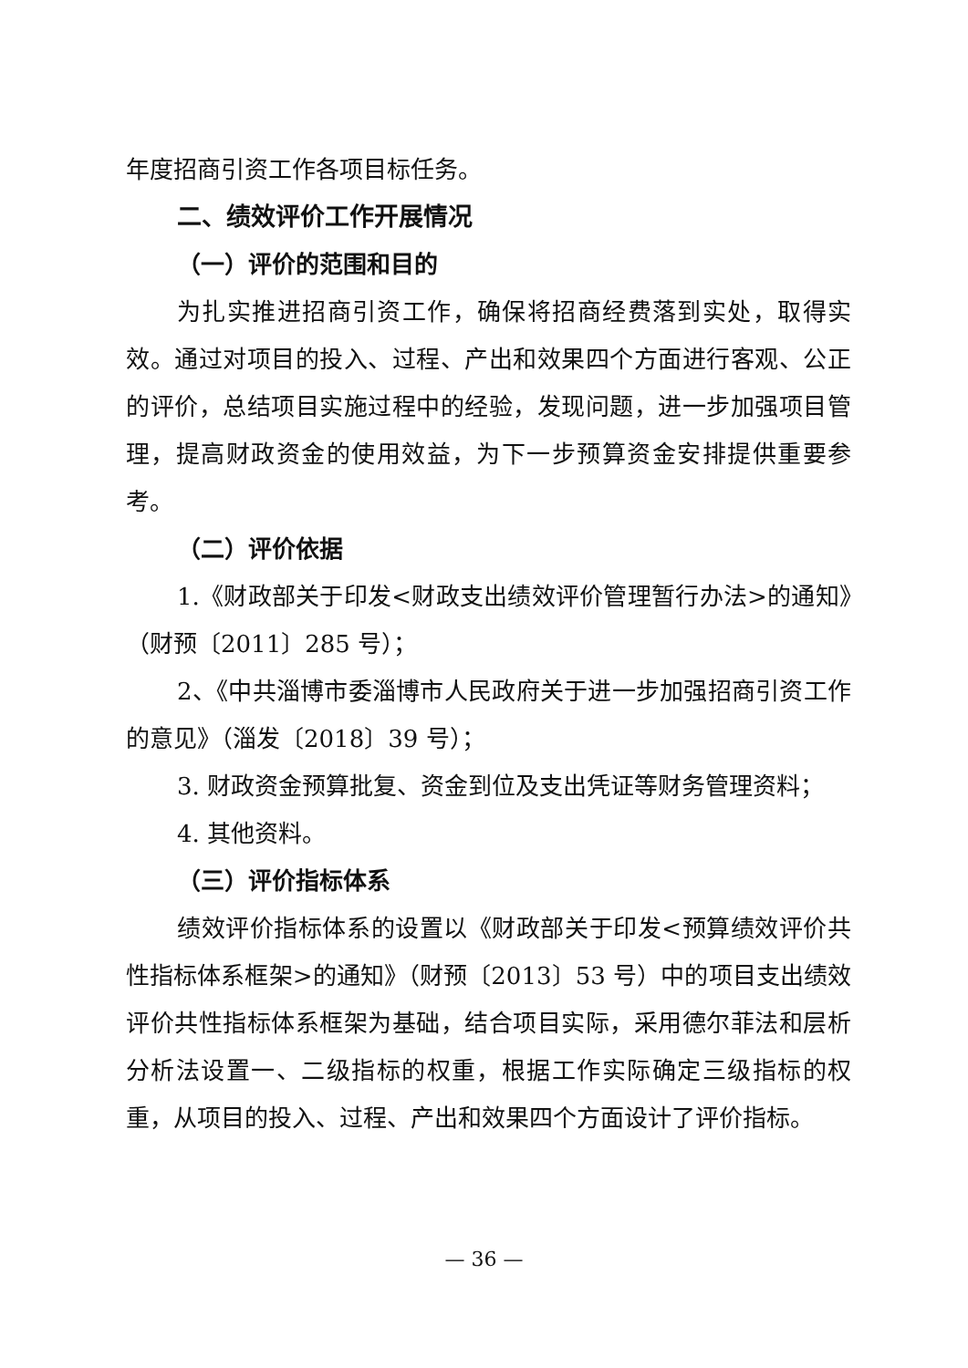年度招商引资工作各项目标任务。
二、绩效评价工作开展情况
（一）评价的范围和目的
为扎实推进招商引资工作，确保将招商经费落到实处，取得实效。通过对项目的投入、过程、产出和效果四个方面进行客观、公正的评价，总结项目实施过程中的经验，发现问题，进一步加强项目管理，提高财政资金的使用效益，为下一步预算资金安排提供重要参考。
（二）评价依据
1.《财政部关于印发<财政支出绩效评价管理暂行办法>的通知》（财预〔2011〕285 号）；
2、《中共淄博市委淄博市人民政府关于进一步加强招商引资工作的意见》（淄发〔2018〕39 号）；
3. 财政资金预算批复、资金到位及支出凭证等财务管理资料；
4. 其他资料。
（三）评价指标体系
绩效评价指标体系的设置以《财政部关于印发<预算绩效评价共性指标体系框架>的通知》（财预〔2013〕53 号）中的项目支出绩效评价共性指标体系框架为基础，结合项目实际，采用德尔菲法和层析分析法设置一、二级指标的权重，根据工作实际确定三级指标的权重，从项目的投入、过程、产出和效果四个方面设计了评价指标。
— 36 —